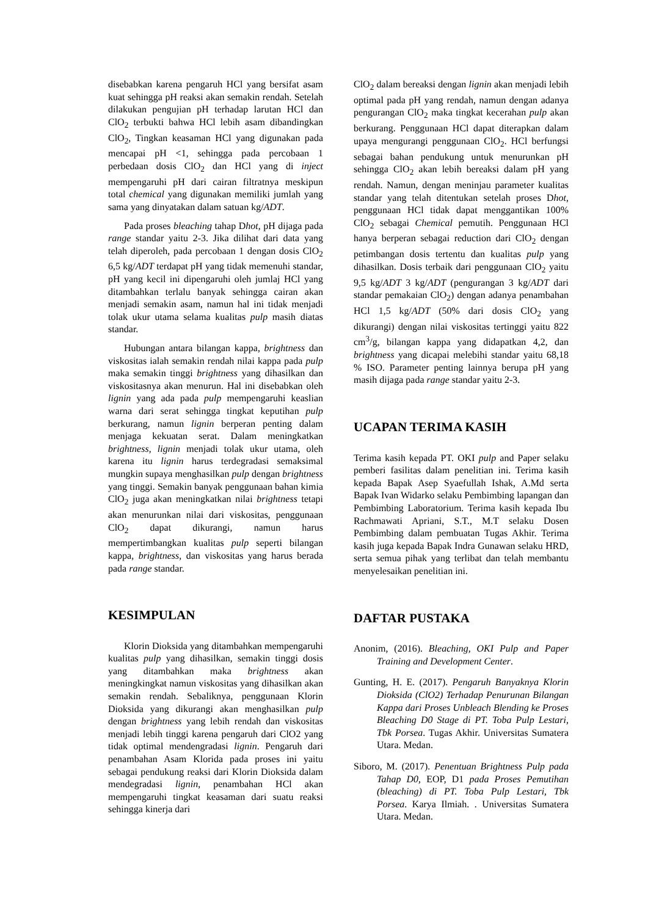disebabkan karena pengaruh HCl yang bersifat asam kuat sehingga pH reaksi akan semakin rendah. Setelah dilakukan pengujian pH terhadap larutan HCl dan ClO<sub>2</sub> terbukti bahwa HCl lebih asam dibandingkan ClO<sub>2</sub>, Tingkan keasaman HCl yang digunakan pada mencapai pH <1, sehingga pada percobaan 1 perbedaan dosis ClO<sub>2</sub> dan HCl yang di inject mempengaruhi pH dari cairan filtratnya meskipun total chemical yang digunakan memiliki jumlah yang sama yang dinyatakan dalam satuan kg/ADT.
Pada proses bleaching tahap Dhot, pH dijaga pada range standar yaitu 2-3. Jika dilihat dari data yang telah diperoleh, pada percobaan 1 dengan dosis ClO<sub>2</sub> 6,5 kg/ADT terdapat pH yang tidak memenuhi standar, pH yang kecil ini dipengaruhi oleh jumlaj HCl yang ditambahkan terlalu banyak sehingga cairan akan menjadi semakin asam, namun hal ini tidak menjadi tolak ukur utama selama kualitas pulp masih diatas standar.
Hubungan antara bilangan kappa, brightness dan viskositas ialah semakin rendah nilai kappa pada pulp maka semakin tinggi brightness yang dihasilkan dan viskositasnya akan menurun. Hal ini disebabkan oleh lignin yang ada pada pulp mempengaruhi keaslian warna dari serat sehingga tingkat keputihan pulp berkurang, namun lignin berperan penting dalam menjaga kekuatan serat. Dalam meningkatkan brightness, lignin menjadi tolak ukur utama, oleh karena itu lignin harus terdegradasi semaksimal mungkin supaya menghasilkan pulp dengan brightness yang tinggi. Semakin banyak penggunaan bahan kimia ClO<sub>2</sub> juga akan meningkatkan nilai brightness tetapi akan menurunkan nilai dari viskositas, penggunaan ClO<sub>2</sub> dapat dikurangi, namun harus mempertimbangkan kualitas pulp seperti bilangan kappa, brightness, dan viskositas yang harus berada pada range standar.
KESIMPULAN
Klorin Dioksida yang ditambahkan mempengaruhi kualitas pulp yang dihasilkan, semakin tinggi dosis yang ditambahkan maka brightness akan meningkingkat namun viskositas yang dihasilkan akan semakin rendah. Sebaliknya, penggunaan Klorin Dioksida yang dikurangi akan menghasilkan pulp dengan brightness yang lebih rendah dan viskositas menjadi lebih tinggi karena pengaruh dari ClO2 yang tidak optimal mendengradasi lignin. Pengaruh dari penambahan Asam Klorida pada proses ini yaitu sebagai pendukung reaksi dari Klorin Dioksida dalam mendegradasi lignin, penambahan HCl akan mempengaruhi tingkat keasaman dari suatu reaksi sehingga kinerja dari
ClO<sub>2</sub> dalam bereaksi dengan lignin akan menjadi lebih optimal pada pH yang rendah, namun dengan adanya pengurangan ClO<sub>2</sub> maka tingkat kecerahan pulp akan berkurang. Penggunaan HCl dapat diterapkan dalam upaya mengurangi penggunaan ClO<sub>2</sub>. HCl berfungsi sebagai bahan pendukung untuk menurunkan pH sehingga ClO<sub>2</sub> akan lebih bereaksi dalam pH yang rendah. Namun, dengan meninjau parameter kualitas standar yang telah ditentukan setelah proses Dhot, penggunaan HCl tidak dapat menggantikan 100% ClO<sub>2</sub> sebagai Chemical pemutih. Penggunaan HCl hanya berperan sebagai reduction dari ClO<sub>2</sub> dengan petimbangan dosis tertentu dan kualitas pulp yang dihasilkan. Dosis terbaik dari penggunaan ClO<sub>2</sub> yaitu 9,5 kg/ADT 3 kg/ADT (pengurangan 3 kg/ADT dari standar pemakaian ClO<sub>2</sub>) dengan adanya penambahan HCl 1,5 kg/ADT (50% dari dosis ClO<sub>2</sub> yang dikurangi) dengan nilai viskositas tertinggi yaitu 822 cm<sup>3</sup>/g, bilangan kappa yang didapatkan 4,2, dan brightness yang dicapai melebihi standar yaitu 68,18 % ISO. Parameter penting lainnya berupa pH yang masih dijaga pada range standar yaitu 2-3.
UCAPAN TERIMA KASIH
Terima kasih kepada PT. OKI pulp and Paper selaku pemberi fasilitas dalam penelitian ini. Terima kasih kepada Bapak Asep Syaefullah Ishak, A.Md serta Bapak Ivan Widarko selaku Pembimbing lapangan dan Pembimbing Laboratorium. Terima kasih kepada Ibu Rachmawati Apriani, S.T., M.T selaku Dosen Pembimbing dalam pembuatan Tugas Akhir. Terima kasih juga kepada Bapak Indra Gunawan selaku HRD, serta semua pihak yang terlibat dan telah membantu menyelesaikan penelitian ini.
DAFTAR PUSTAKA
Anonim, (2016). Bleaching, OKI Pulp and Paper Training and Development Center.
Gunting, H. E. (2017). Pengaruh Banyaknya Klorin Dioksida (ClO2) Terhadap Penurunan Bilangan Kappa dari Proses Unbleach Blending ke Proses Bleaching D0 Stage di PT. Toba Pulp Lestari, Tbk Porsea. Tugas Akhir. Universitas Sumatera Utara. Medan.
Siboro, M. (2017). Penentuan Brightness Pulp pada Tahap D0, EOP, D1 pada Proses Pemutihan (bleaching) di PT. Toba Pulp Lestari, Tbk Porsea. Karya Ilmiah. . Universitas Sumatera Utara. Medan.